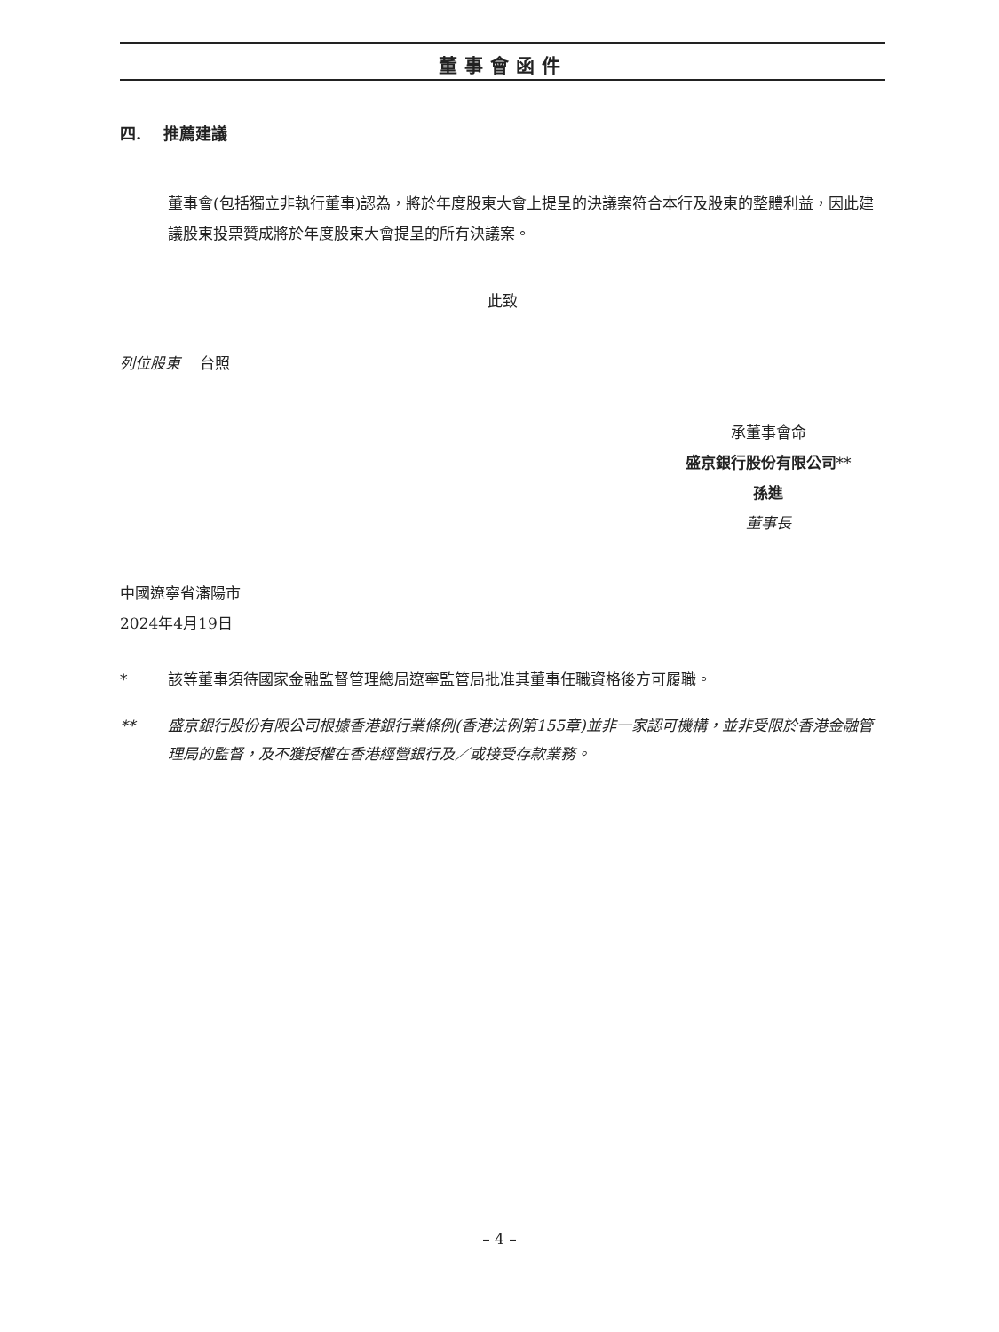董事會函件
四. 推薦建議
董事會(包括獨立非執行董事)認為，將於年度股東大會上提呈的決議案符合本行及股東的整體利益，因此建議股東投票贊成將於年度股東大會提呈的所有決議案。
此致
列位股東 台照
承董事會命
盛京銀行股份有限公司**
孫進
董事長
中國遼寧省瀋陽市
2024年4月19日
* 該等董事須待國家金融監督管理總局遼寧監管局批准其董事任職資格後方可履職。
** 盛京銀行股份有限公司根據香港銀行業條例(香港法例第155章)並非一家認可機構，並非受限於香港金融管理局的監督，及不獲授權在香港經營銀行及／或接受存款業務。
– 4 –